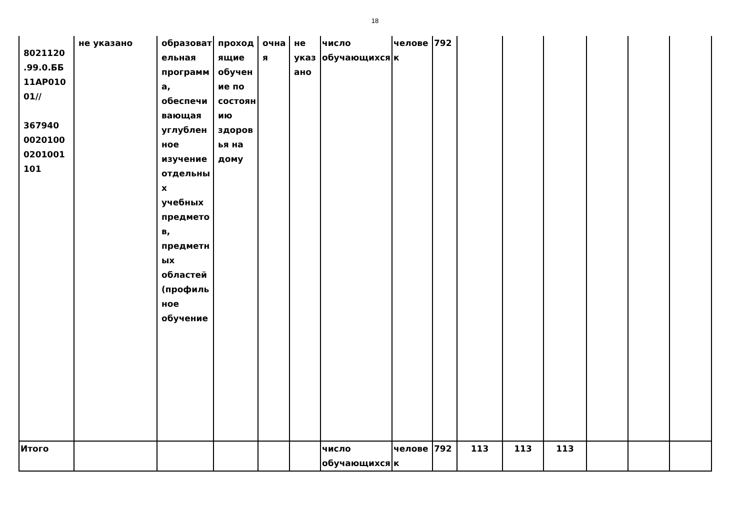18
| 8021120 .99.0.ББ 11АР010 01// 367940 0020100 0201001 101 | не указано | образовательная программа, обеспечивающая углубленное изучение отдельных учебных предметов, предметных областей (профильное обучение | проходящие обучение по состоянию здоровья на дому | очная | не указано | число обучающихся | человек | 792 | | | | | | |
| Итого | | | | | | число обучающихся | человек | 792 | 113 | 113 | 113 | | | |